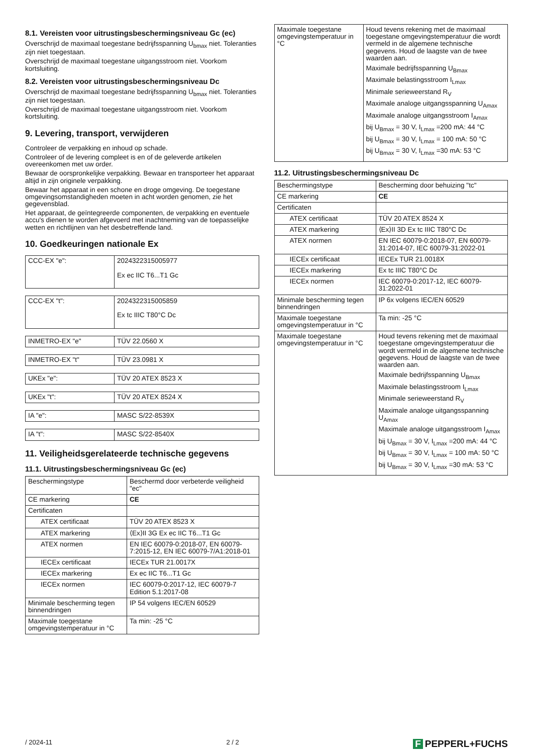8.1. Vereisten voor uitrustingsbeschermingsniveau Gc (ec)
Overschrijd de maximaal toegestane bedrijfsspanning U<sub>bmax</sub> niet. Toleranties zijn niet toegestaan.
Overschrijd de maximaal toegestane uitgangsstroom niet. Voorkom kortsluiting.
8.2. Vereisten voor uitrustingsbeschermingsniveau Dc
Overschrijd de maximaal toegestane bedrijfsspanning U<sub>bmax</sub> niet. Toleranties zijn niet toegestaan.
Overschrijd de maximaal toegestane uitgangsstroom niet. Voorkom kortsluiting.
9. Levering, transport, verwijderen
Controleer de verpakking en inhoud op schade.
Controleer of de levering compleet is en of de geleverde artikelen overeenkomen met uw order.
Bewaar de oorspronkelijke verpakking. Bewaar en transporteer het apparaat altijd in zijn originele verpakking.
Bewaar het apparaat in een schone en droge omgeving. De toegestane omgevingsomstandigheden moeten in acht worden genomen, zie het gegevensblad.
Het apparaat, de geïntegreerde componenten, de verpakking en eventuele accu's dienen te worden afgevoerd met inachtneming van de toepasselijke wetten en richtlijnen van het desbetreffende land.
10. Goedkeuringen nationale Ex
| CCC-EX "e": | 2024322315005977 Ex ec IIC T6...T1 Gc |
| CCC-EX "t": | 2024322315005859 Ex tc IIIC T80°C Dc |
| INMETRO-EX "e" | TÜV 22.0560 X |
| INMETRO-EX "t" | TÜV 23.0981 X |
| UKEx "e": | TÜV 20 ATEX 8523 X |
| UKEx "t": | TÜV 20 ATEX 8524 X |
| IA "e": | MASC S/22-8539X |
| IA "t": | MASC S/22-8540X |
11. Veiligheidsgerelateerde technische gegevens
11.1. Uitrustingsbeschermingsniveau Gc (ec)
| Beschermingstype | Beschermd door verbeterde veiligheid "ec" |
| CE markering | CE |
| Certificaten | |
| ATEX certificaat | TÜV 20 ATEX 8523 X |
| ATEX markering | ⟨Ex⟩II 3G Ex ec IIC T6...T1 Gc |
| ATEX normen | EN IEC 60079-0:2018-07, EN 60079-7:2015-12, EN IEC 60079-7/A1:2018-01 |
| IECEx certificaat | IECEx TUR 21.0017X |
| IECEx markering | Ex ec IIC T6...T1 Gc |
| IECEx normen | IEC 60079-0:2017-12, IEC 60079-7 Edition 5.1:2017-08 |
| Minimale bescherming tegen binnendringen | IP 54 volgens IEC/EN 60529 |
| Maximale toegestane omgevingstemperatuur in °C | Ta min: -25 °C |
| Maximale toegestane omgevingstemperatuur in °C | Houd tevens rekening met de maximaal toegestane omgevingstemperatuur die wordt vermeld in de algemene technische gegevens. Houd de laagste van de twee waarden aan. Maximale bedrijfsspanning U<sub>Bmax</sub> Maximale belastingsstroom I<sub>Lmax</sub> Minimale serieweerstand R<sub>V</sub> Maximale analoge uitgangsspanning U<sub>Amax</sub> Maximale analoge uitgangsstroom I<sub>Amax</sub> bij U<sub>Bmax</sub> = 30 V, I<sub>Lmax</sub> =200 mA: 44 °C bij U<sub>Bmax</sub> = 30 V, I<sub>Lmax</sub> = 100 mA: 50 °C bij U<sub>Bmax</sub> = 30 V, I<sub>Lmax</sub> =30 mA: 53 °C |
11.2. Uitrustingsbeschermingsniveau Dc
| Beschermingstype | Bescherming door behuizing "tc" |
| CE markering | CE |
| Certificaten | |
| ATEX certificaat | TÜV 20 ATEX 8524 X |
| ATEX markering | ⟨Ex⟩II 3D Ex tc IIIC T80°C Dc |
| ATEX normen | EN IEC 60079-0:2018-07, EN 60079-31:2014-07, IEC 60079-31:2022-01 |
| IECEx certificaat | IECEx TUR 21.0018X |
| IECEx markering | Ex tc IIIC T80°C Dc |
| IECEx normen | IEC 60079-0:2017-12, IEC 60079-31:2022-01 |
| Minimale bescherming tegen binnendringen | IP 6x volgens IEC/EN 60529 |
| Maximale toegestane omgevingstemperatuur in °C | Ta min: -25 °C |
| Maximale toegestane omgevingstemperatuur in °C | Houd tevens rekening met de maximaal toegestane omgevingstemperatuur die wordt vermeld in de algemene technische gegevens. Houd de laagste van de twee waarden aan. Maximale bedrijfsspanning U<sub>Bmax</sub> Maximale belastingsstroom I<sub>Lmax</sub> Minimale serieweerstand R<sub>V</sub> Maximale analoge uitgangsspanning U<sub>Amax</sub> Maximale analoge uitgangsstroom I<sub>Amax</sub> bij U<sub>Bmax</sub> = 30 V, I<sub>Lmax</sub> =200 mA: 44 °C bij U<sub>Bmax</sub> = 30 V, I<sub>Lmax</sub> = 100 mA: 50 °C bij U<sub>Bmax</sub> = 30 V, I<sub>Lmax</sub> =30 mA: 53 °C |
/ 2024-11 2 / 2
F PEPPERL+FUCHS